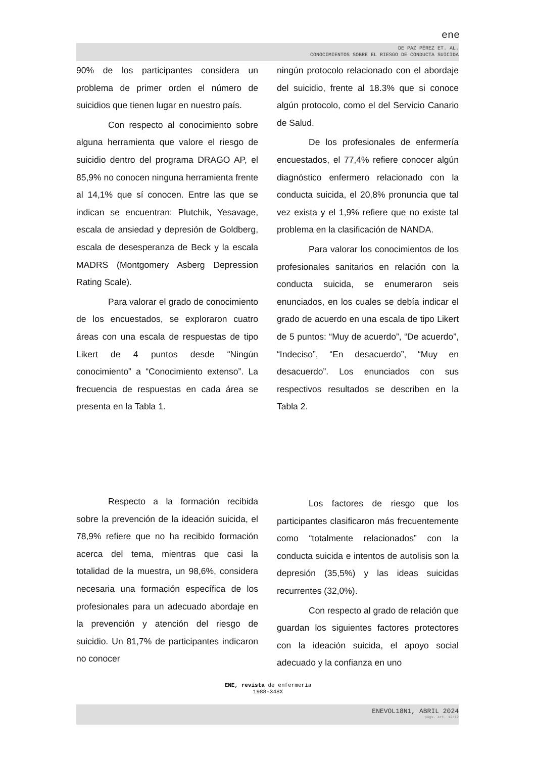ene
DE PAZ PÉREZ ET. AL.
CONOCIMIENTOS SOBRE EL RIESGO DE CONDUCTA SUICIDA
90% de los participantes considera un problema de primer orden el número de suicidios que tienen lugar en nuestro país.
Con respecto al conocimiento sobre alguna herramienta que valore el riesgo de suicidio dentro del programa DRAGO AP, el 85,9% no conocen ninguna herramienta frente al 14,1% que sí conocen. Entre las que se indican se encuentran: Plutchik, Yesavage, escala de ansiedad y depresión de Goldberg, escala de desesperanza de Beck y la escala MADRS (Montgomery Asberg Depression Rating Scale).
Para valorar el grado de conocimiento de los encuestados, se exploraron cuatro áreas con una escala de respuestas de tipo Likert de 4 puntos desde “Ningún conocimiento” a “Conocimiento extenso”. La frecuencia de respuestas en cada área se presenta en la Tabla 1.
ningún protocolo relacionado con el abordaje del suicidio, frente al 18.3% que si conoce algún protocolo, como el del Servicio Canario de Salud.
De los profesionales de enfermería encuestados, el 77,4% refiere conocer algún diagnóstico enfermero relacionado con la conducta suicida, el 20,8% pronuncia que tal vez exista y el 1,9% refiere que no existe tal problema en la clasificación de NANDA.
Para valorar los conocimientos de los profesionales sanitarios en relación con la conducta suicida, se enumeraron seis enunciados, en los cuales se debía indicar el grado de acuerdo en una escala de tipo Likert de 5 puntos: “Muy de acuerdo”, “De acuerdo”, “Indeciso”, “En desacuerdo”, “Muy en desacuerdo”. Los enunciados con sus respectivos resultados se describen en la Tabla 2.
Respecto a la formación recibida sobre la prevención de la ideación suicida, el 78,9% refiere que no ha recibido formación acerca del tema, mientras que casi la totalidad de la muestra, un 98,6%, considera necesaria una formación específica de los profesionales para un adecuado abordaje en la prevención y atención del riesgo de suicidio. Un 81,7% de participantes indicaron no conocer
Los factores de riesgo que los participantes clasificaron más frecuentemente como “totalmente relacionados” con la conducta suicida e intentos de autolisis son la depresión (35,5%) y las ideas suicidas recurrentes (32,0%).
Con respecto al grado de relación que guardan los siguientes factores protectores con la ideación suicida, el apoyo social adecuado y la confianza en uno
ENE, revista de enfermería
1988-348X
ENEVOL18N1, ABRIL 2024
págs. art. 12/12